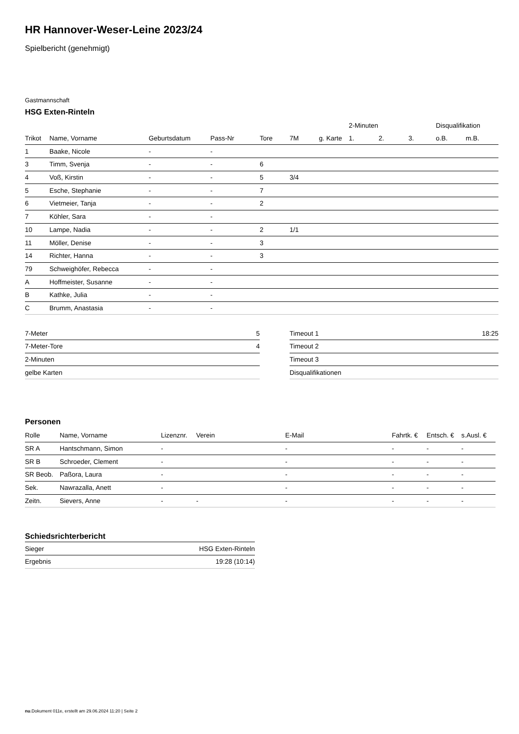HR Hannover-Weser-Leine 2023/24
Spielbericht (genehmigt)
Gastmannschaft
HSG Exten-Rinteln
| | | | | | | | 2-Minuten | | | Disqualifikation | |
| --- | --- | --- | --- | --- | --- | --- | --- | --- | --- | --- | --- |
| Trikot | Name, Vorname | Geburtsdatum | Pass-Nr | Tore | 7M | g. Karte | 1. | 2. | 3. | o.B. | m.B. |
| 1 | Baake, Nicole | - | - | | | | | | | | |
| 3 | Timm, Svenja | - | - | 6 | | | | | | | |
| 4 | Voß, Kirstin | - | - | 5 | 3/4 | | | | | | |
| 5 | Esche, Stephanie | - | - | 7 | | | | | | | |
| 6 | Vietmeier, Tanja | - | - | 2 | | | | | | | |
| 7 | Köhler, Sara | - | - | | | | | | | | |
| 10 | Lampe, Nadia | - | - | 2 | 1/1 | | | | | | |
| 11 | Möller, Denise | - | - | 3 | | | | | | | |
| 14 | Richter, Hanna | - | - | 3 | | | | | | | |
| 79 | Schweighöfer, Rebecca | - | - | | | | | | | | |
| A | Hoffmeister, Susanne | - | - | | | | | | | | |
| B | Kathke, Julia | - | - | | | | | | | | |
| C | Brumm, Anastasia | - | - | | | | | | | | |
| 7-Meter | 5 |
| 7-Meter-Tore | 4 |
| 2-Minuten | |
| gelbe Karten | |
| Timeout 1 | 18:25 |
| Timeout 2 | |
| Timeout 3 | |
| Disqualifikationen | |
Personen
| Rolle | Name, Vorname | Lizenznr. | Verein | E-Mail | Fahrtk. € | Entsch. € | s.Ausl. € |
| --- | --- | --- | --- | --- | --- | --- | --- |
| SR A | Hantschmann, Simon | - | | - | - | - | - |
| SR B | Schroeder, Clement | - | | - | - | - | - |
| SR Beob. | Paßora, Laura | - | | - | - | - | - |
| Sek. | Nawrazalla, Anett | - | | - | - | - | - |
| Zeitn. | Sievers, Anne | - | - | - | - | - | - |
Schiedsrichterbericht
| Sieger | HSG Exten-Rinteln |
| Ergebnis | 19:28 (10:14) |
nu.Dokument 011e, erstellt am 29.06.2024 11:20 | Seite 2